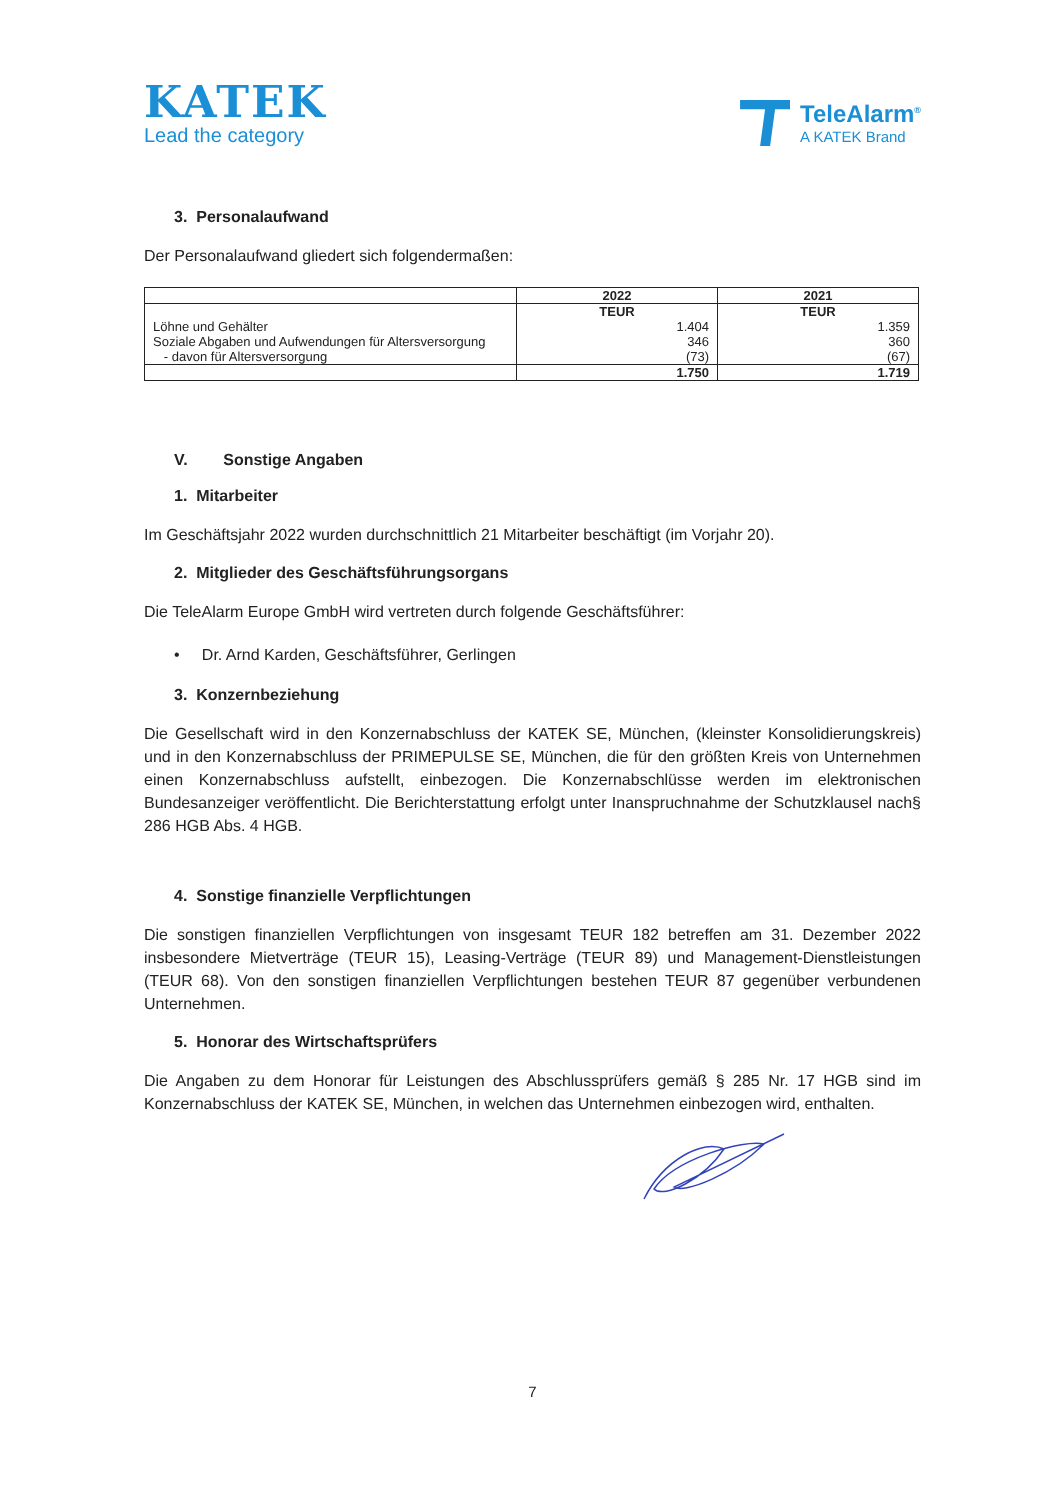KATEK
Lead the category
TeleAlarm<sup>®</sup>
A KATEK Brand
3. Personalaufwand
Der Personalaufwand gliedert sich folgendermaßen:
| | 2022 | 2021 |
| --- | --- | --- |
| | TEUR | TEUR |
| Löhne und Gehälter | 1.404 | 1.359 |
| Soziale Abgaben und Aufwendungen für Altersversorgung | 346 | 360 |
| - davon für Altersversorgung | (73) | (67) |
| | 1.750 | 1.719 |
V. Sonstige Angaben
1. Mitarbeiter
Im Geschäftsjahr 2022 wurden durchschnittlich 21 Mitarbeiter beschäftigt (im Vorjahr 20).
2. Mitglieder des Geschäftsführungsorgans
Die TeleAlarm Europe GmbH wird vertreten durch folgende Geschäftsführer:
• Dr. Arnd Karden, Geschäftsführer, Gerlingen
3. Konzernbeziehung
Die Gesellschaft wird in den Konzernabschluss der KATEK SE, München, (kleinster Konsolidierungskreis) und in den Konzernabschluss der PRIMEPULSE SE, München, die für den größten Kreis von Unternehmen einen Konzernabschluss aufstellt, einbezogen. Die Konzernabschlüsse werden im elektronischen Bundesanzeiger veröffentlicht. Die Berichterstattung erfolgt unter Inanspruchnahme der Schutzklausel nach§ 286 HGB Abs. 4 HGB.
4. Sonstige finanzielle Verpflichtungen
Die sonstigen finanziellen Verpflichtungen von insgesamt TEUR 182 betreffen am 31. Dezember 2022 insbesondere Mietverträge (TEUR 15), Leasing-Verträge (TEUR 89) und Management-Dienstleistungen (TEUR 68). Von den sonstigen finanziellen Verpflichtungen bestehen TEUR 87 gegenüber verbundenen Unternehmen.
5. Honorar des Wirtschaftsprüfers
Die Angaben zu dem Honorar für Leistungen des Abschlussprüfers gemäß § 285 Nr. 17 HGB sind im Konzernabschluss der KATEK SE, München, in welchen das Unternehmen einbezogen wird, enthalten.
7